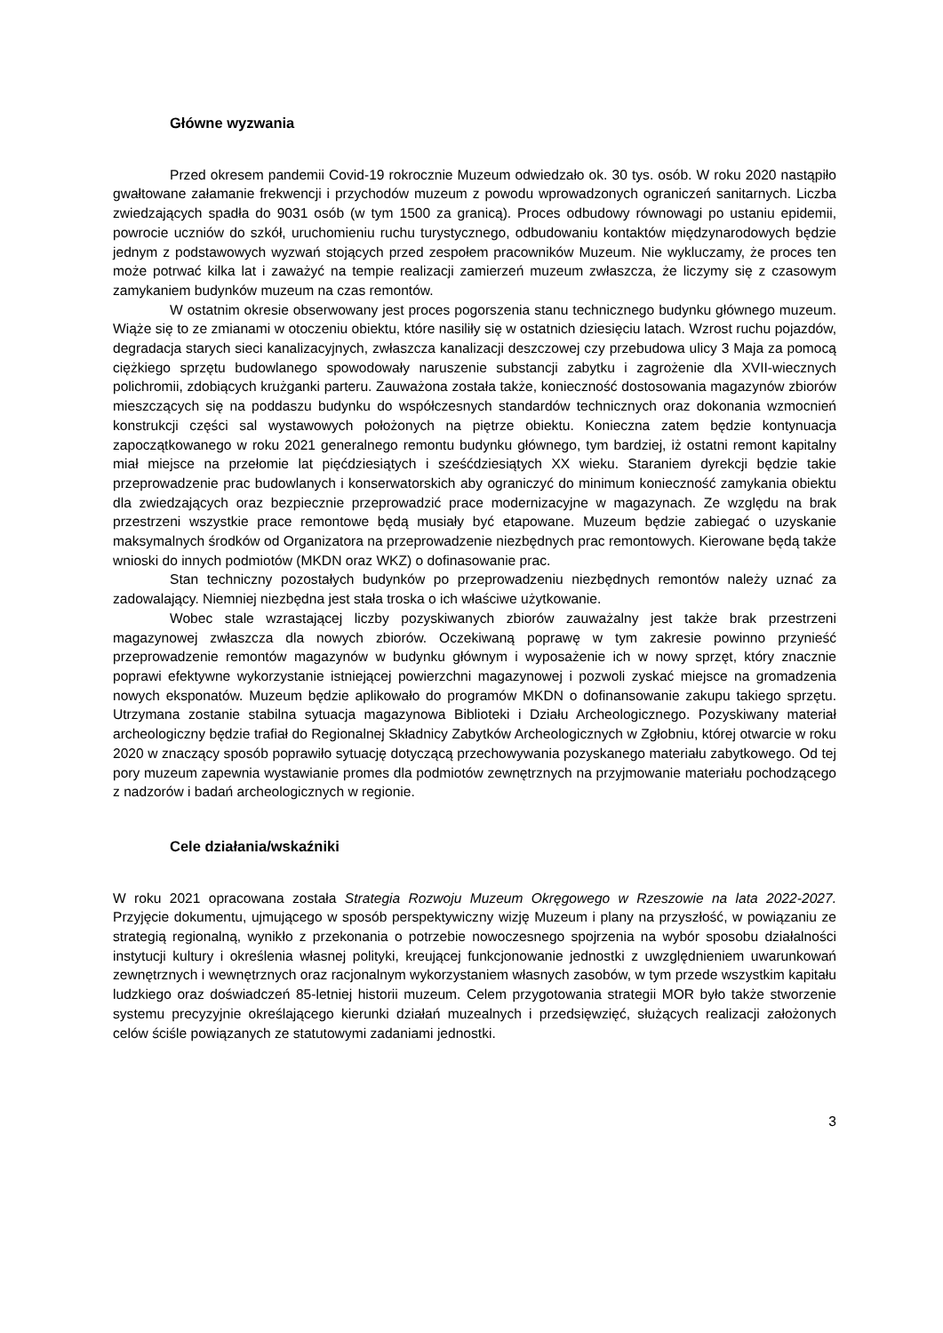Główne wyzwania
Przed okresem pandemii Covid-19 rokrocznie Muzeum odwiedzało ok. 30 tys. osób. W roku 2020 nastąpiło gwałtowane załamanie frekwencji i przychodów muzeum z powodu wprowadzonych ograniczeń sanitarnych. Liczba zwiedzających spadła do 9031 osób (w tym 1500 za granicą). Proces odbudowy równowagi po ustaniu epidemii, powrocie uczniów do szkół, uruchomieniu ruchu turystycznego, odbudowaniu kontaktów międzynarodowych będzie jednym z podstawowych wyzwań stojących przed zespołem pracowników Muzeum. Nie wykluczamy, że proces ten może potrwać kilka lat i zaważyć na tempie realizacji zamierzeń muzeum zwłaszcza, że liczymy się z czasowym zamykaniem budynków muzeum na czas remontów.
W ostatnim okresie obserwowany jest proces pogorszenia stanu technicznego budynku głównego muzeum. Wiąże się to ze zmianami w otoczeniu obiektu, które nasiliły się w ostatnich dziesięciu latach. Wzrost ruchu pojazdów, degradacja starych sieci kanalizacyjnych, zwłaszcza kanalizacji deszczowej czy przebudowa ulicy 3 Maja za pomocą ciężkiego sprzętu budowlanego spowodowały naruszenie substancji zabytku i zagrożenie dla XVII-wiecznych polichromii, zdobiących krużganki parteru. Zauważona została także, konieczność dostosowania magazynów zbiorów mieszczących się na poddaszu budynku do współczesnych standardów technicznych oraz dokonania wzmocnień konstrukcji części sal wystawowych położonych na piętrze obiektu. Konieczna zatem będzie kontynuacja zapoczątkowanego w roku 2021 generalnego remontu budynku głównego, tym bardziej, iż ostatni remont kapitalny miał miejsce na przełomie lat pięćdziesiątych i sześćdziesiątych XX wieku. Staraniem dyrekcji będzie takie przeprowadzenie prac budowlanych i konserwatorskich aby ograniczyć do minimum konieczność zamykania obiektu dla zwiedzających oraz bezpiecznie przeprowadzić prace modernizacyjne w magazynach. Ze względu na brak przestrzeni wszystkie prace remontowe będą musiały być etapowane. Muzeum będzie zabiegać o uzyskanie maksymalnych środków od Organizatora na przeprowadzenie niezbędnych prac remontowych. Kierowane będą także wnioski do innych podmiotów (MKDN oraz WKZ) o dofinasowanie prac.
Stan techniczny pozostałych budynków po przeprowadzeniu niezbędnych remontów należy uznać za zadowalający. Niemniej niezbędna jest stała troska o ich właściwe użytkowanie.
Wobec stale wzrastającej liczby pozyskiwanych zbiorów zauważalny jest także brak przestrzeni magazynowej zwłaszcza dla nowych zbiorów. Oczekiwaną poprawę w tym zakresie powinno przynieść przeprowadzenie remontów magazynów w budynku głównym i wyposażenie ich w nowy sprzęt, który znacznie poprawi efektywne wykorzystanie istniejącej powierzchni magazynowej i pozwoli zyskać miejsce na gromadzenia nowych eksponatów. Muzeum będzie aplikowało do programów MKDN o dofinansowanie zakupu takiego sprzętu. Utrzymana zostanie stabilna sytuacja magazynowa Biblioteki i Działu Archeologicznego. Pozyskiwany materiał archeologiczny będzie trafiał do Regionalnej Składnicy Zabytków Archeologicznych w Zgłobniu, której otwarcie w roku 2020 w znaczący sposób poprawiło sytuację dotyczącą przechowywania pozyskanego materiału zabytkowego. Od tej pory muzeum zapewnia wystawianie promes dla podmiotów zewnętrznych na przyjmowanie materiału pochodzącego z nadzorów i badań archeologicznych w regionie.
Cele działania/wskaźniki
W roku 2021 opracowana została Strategia Rozwoju Muzeum Okręgowego w Rzeszowie na lata 2022-2027. Przyjęcie dokumentu, ujmującego w sposób perspektywiczny wizję Muzeum i plany na przyszłość, w powiązaniu ze strategią regionalną, wynikło z przekonania o potrzebie nowoczesnego spojrzenia na wybór sposobu działalności instytucji kultury i określenia własnej polityki, kreującej funkcjonowanie jednostki z uwzględnieniem uwarunkowań zewnętrznych i wewnętrznych oraz racjonalnym wykorzystaniem własnych zasobów, w tym przede wszystkim kapitału ludzkiego oraz doświadczeń 85-letniej historii muzeum. Celem przygotowania strategii MOR było także stworzenie systemu precyzyjnie określającego kierunki działań muzealnych i przedsięwzięć, służących realizacji założonych celów ściśle powiązanych ze statutowymi zadaniami jednostki.
3